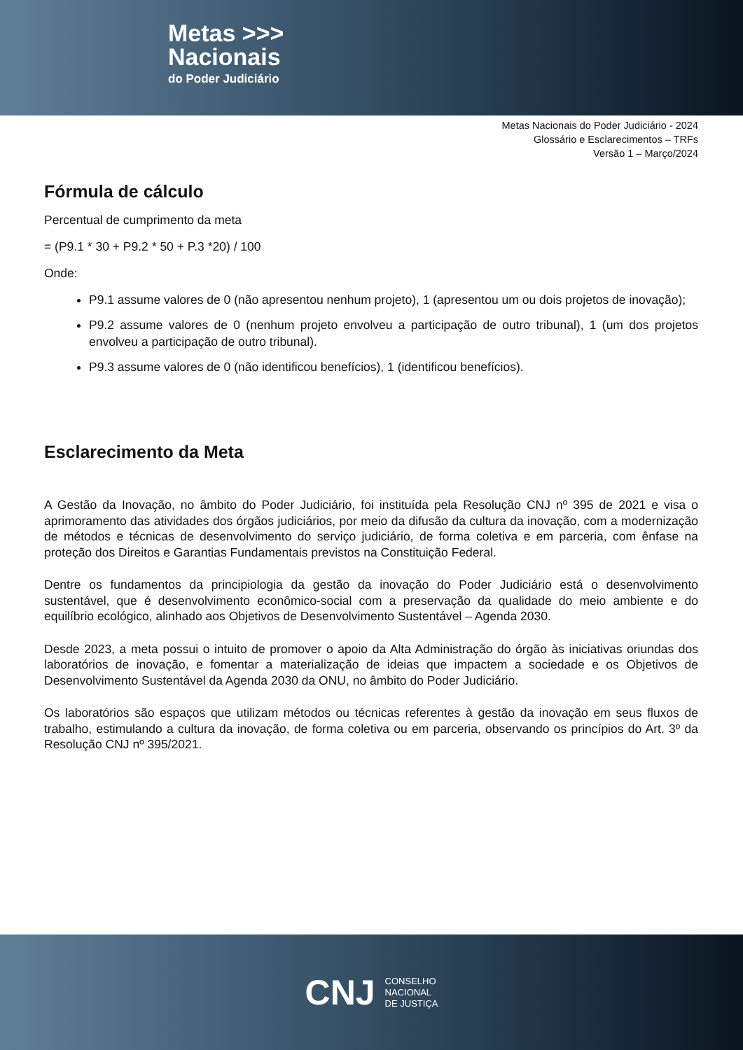Metas >>>
Nacionais
do Poder Judiciário
Metas Nacionais do Poder Judiciário - 2024
Glossário e Esclarecimentos – TRFs
Versão 1 – Março/2024
Fórmula de cálculo
Percentual de cumprimento da meta
= (P9.1 * 30 + P9.2 * 50 + P.3 *20) / 100
Onde:
P9.1 assume valores de 0 (não apresentou nenhum projeto), 1 (apresentou um ou dois projetos de inovação);
P9.2 assume valores de 0 (nenhum projeto envolveu a participação de outro tribunal), 1 (um dos projetos envolveu a participação de outro tribunal).
P9.3 assume valores de 0 (não identificou benefícios), 1 (identificou benefícios).
Esclarecimento da Meta
A Gestão da Inovação, no âmbito do Poder Judiciário, foi instituída pela Resolução CNJ nº 395 de 2021 e visa o aprimoramento das atividades dos órgãos judiciários, por meio da difusão da cultura da inovação, com a modernização de métodos e técnicas de desenvolvimento do serviço judiciário, de forma coletiva e em parceria, com ênfase na proteção dos Direitos e Garantias Fundamentais previstos na Constituição Federal.
Dentre os fundamentos da principiologia da gestão da inovação do Poder Judiciário está o desenvolvimento sustentável, que é desenvolvimento econômico-social com a preservação da qualidade do meio ambiente e do equilíbrio ecológico, alinhado aos Objetivos de Desenvolvimento Sustentável – Agenda 2030.
Desde 2023, a meta possui o intuito de promover o apoio da Alta Administração do órgão às iniciativas oriundas dos laboratórios de inovação, e fomentar a materialização de ideias que impactem a sociedade e os Objetivos de Desenvolvimento Sustentável da Agenda 2030 da ONU, no âmbito do Poder Judiciário.
Os laboratórios são espaços que utilizam métodos ou técnicas referentes à gestão da inovação em seus fluxos de trabalho, estimulando a cultura da inovação, de forma coletiva ou em parceria, observando os princípios do Art. 3º da Resolução CNJ nº 395/2021.
CNJ
CONSELHO
NACIONAL
DE JUSTIÇA